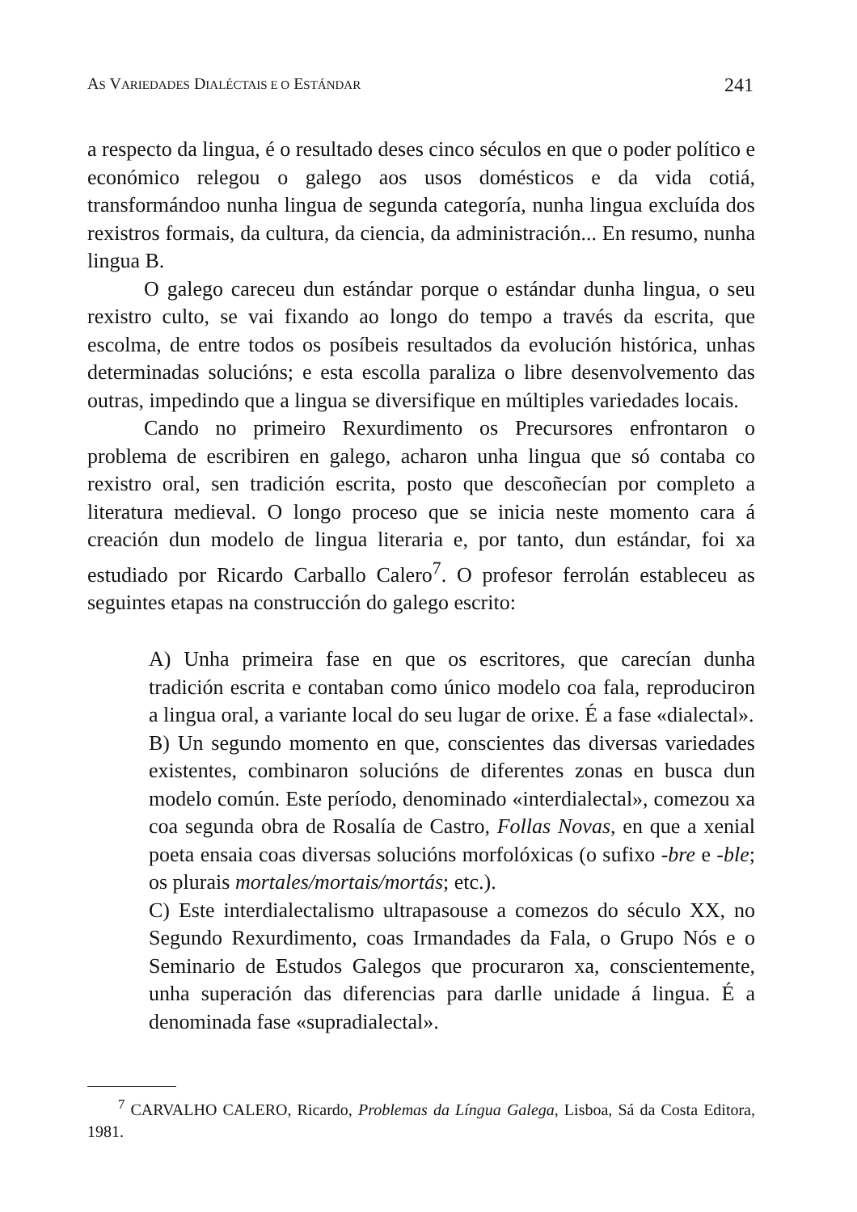AS VARIEDADES DIALÉCTAIS E O ESTÁNDAR 241
a respecto da lingua, é o resultado deses cinco séculos en que o poder político e económico relegou o galego aos usos domésticos e da vida cotiá, transformándoo nunha lingua de segunda categoría, nunha lingua excluída dos rexistros formais, da cultura, da ciencia, da administración... En resumo, nunha lingua B.
O galego careceu dun estándar porque o estándar dunha lingua, o seu rexistro culto, se vai fixando ao longo do tempo a través da escrita, que escolma, de entre todos os posíbeis resultados da evolución histórica, unhas determinadas solucións; e esta escolla paraliza o libre desenvolvemento das outras, impedindo que a lingua se diversifique en múltiples variedades locais.
Cando no primeiro Rexurdimento os Precursores enfrontaron o problema de escribiren en galego, acharon unha lingua que só contaba co rexistro oral, sen tradición escrita, posto que descoñecían por completo a literatura medieval. O longo proceso que se inicia neste momento cara á creación dun modelo de lingua literaria e, por tanto, dun estándar, foi xa estudiado por Ricardo Carballo Calero<sup>7</sup>. O profesor ferrolán estableceu as seguintes etapas na construcción do galego escrito:
A) Unha primeira fase en que os escritores, que carecían dunha tradición escrita e contaban como único modelo coa fala, reproduciron a lingua oral, a variante local do seu lugar de orixe. É a fase «dialectal».
B) Un segundo momento en que, conscientes das diversas variedades existentes, combinaron solucións de diferentes zonas en busca dun modelo común. Este período, denominado «interdialectal», comezou xa coa segunda obra de Rosalía de Castro, Follas Novas, en que a xenial poeta ensaia coas diversas solucións morfolóxicas (o sufixo -bre e -ble; os plurais mortales/mortais/mortás; etc.).
C) Este interdialectalismo ultrapasouse a comezos do século XX, no Segundo Rexurdimento, coas Irmandades da Fala, o Grupo Nós e o Seminario de Estudos Galegos que procuraron xa, conscientemente, unha superación das diferencias para darlle unidade á lingua. É a denominada fase «supradialectal».
<sup>7</sup> CARVALHO CALERO, Ricardo, Problemas da Língua Galega, Lisboa, Sá da Costa Editora, 1981.